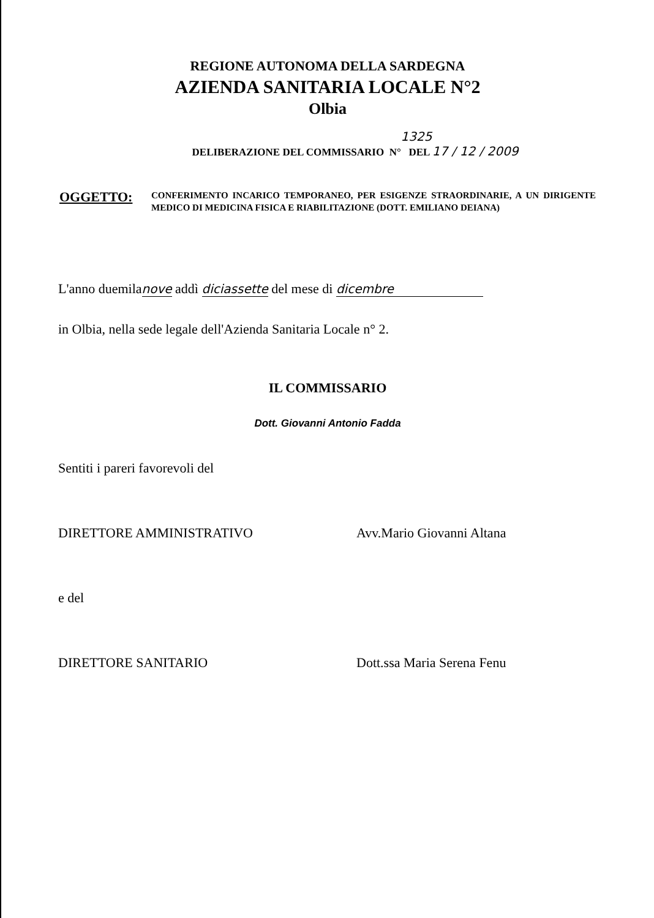REGIONE AUTONOMA DELLA SARDEGNA
AZIENDA SANITARIA LOCALE N°2
Olbia
1325
DELIBERAZIONE DEL COMMISSARIO N° DEL 17 / 12 / 2009
OGGETTO:
CONFERIMENTO INCARICO TEMPORANEO, PER ESIGENZE STRAORDINARIE, A UN DIRIGENTE MEDICO DI MEDICINA FISICA E RIABILITAZIONE (DOTT. EMILIANO DEIANA)
L'anno duemilanove addì diciassette del mese di dicembre
in Olbia, nella sede legale dell'Azienda Sanitaria Locale n° 2.
IL COMMISSARIO
Dott. Giovanni Antonio Fadda
Sentiti i pareri favorevoli del
DIRETTORE AMMINISTRATIVO Avv.Mario Giovanni Altana
e del
DIRETTORE SANITARIO Dott.ssa Maria Serena Fenu